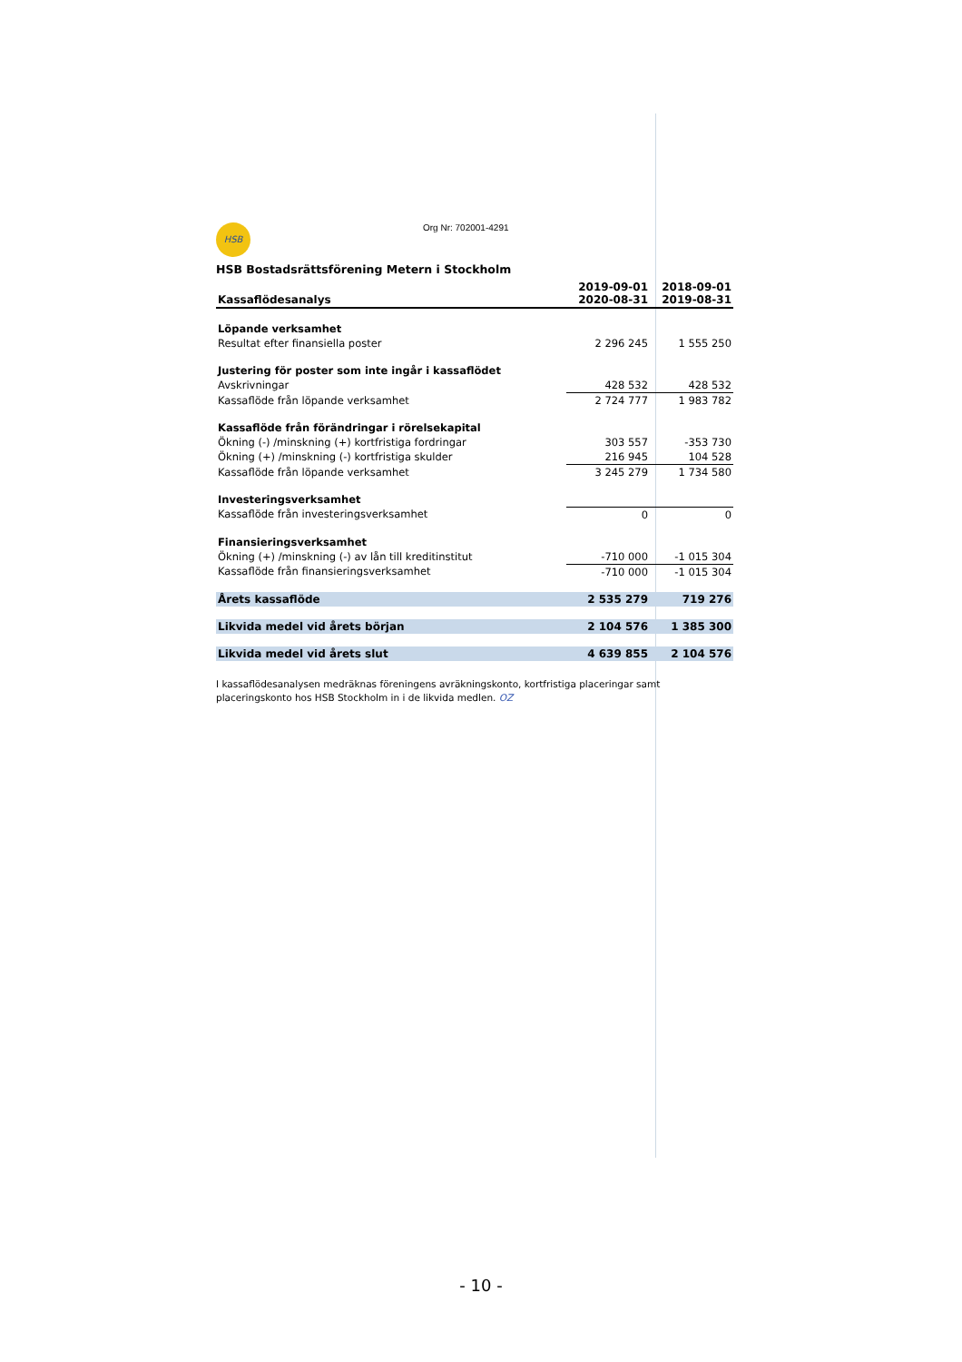HSB Org Nr: 702001-4291
HSB Bostadsrättsförening Metern i Stockholm
| Kassaflödesanalys | 2019-09-01 2020-08-31 | 2018-09-01 2019-08-31 |
| --- | --- | --- |
| Löpande verksamhet | | |
| Resultat efter finansiella poster | 2 296 245 | 1 555 250 |
| Justering för poster som inte ingår i kassaflödet | | |
| Avskrivningar | 428 532 | 428 532 |
| Kassaflöde från löpande verksamhet | 2 724 777 | 1 983 782 |
| Kassaflöde från förändringar i rörelsekapital | | |
| Ökning (-) /minskning (+) kortfristiga fordringar | 303 557 | -353 730 |
| Ökning (+) /minskning (-) kortfristiga skulder | 216 945 | 104 528 |
| Kassaflöde från löpande verksamhet | 3 245 279 | 1 734 580 |
| Investeringsverksamhet | | |
| Kassaflöde från investeringsverksamhet | 0 | 0 |
| Finansieringsverksamhet | | |
| Ökning (+) /minskning (-) av lån till kreditinstitut | -710 000 | -1 015 304 |
| Kassaflöde från finansieringsverksamhet | -710 000 | -1 015 304 |
| Årets kassaflöde | 2 535 279 | 719 276 |
| Likvida medel vid årets början | 2 104 576 | 1 385 300 |
| Likvida medel vid årets slut | 4 639 855 | 2 104 576 |
I kassaflödesanalysen medräknas föreningens avräkningskonto, kortfristiga placeringar samt placeringskonto hos HSB Stockholm in i de likvida medlen. OZ
- 10 -